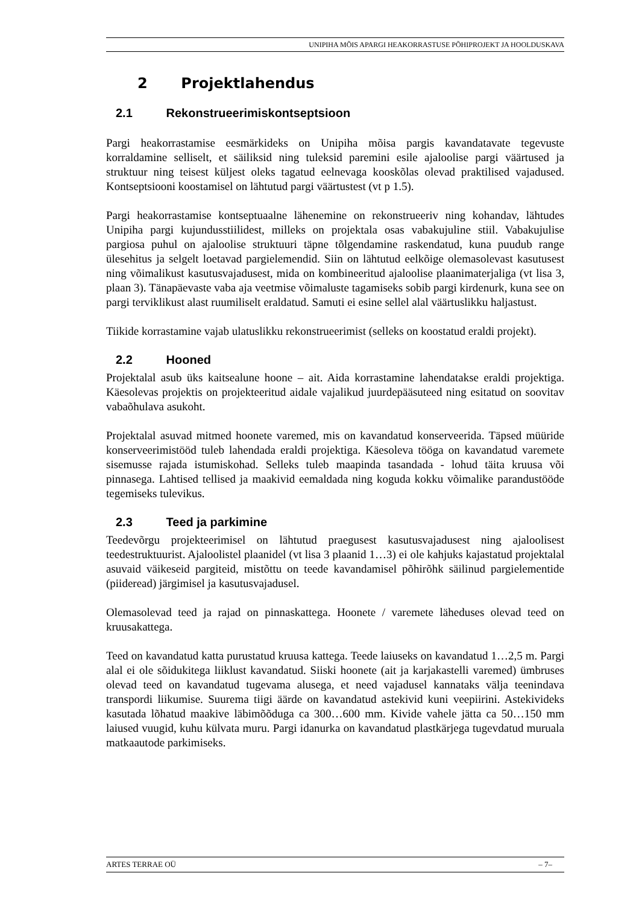UNIPIHA MÕIS APARGI HEAKORRASTUSE PÕHIPROJEKT JA HOOLDUSKAVA
2 Projektlahendus
2.1 Rekonstrueerimiskontseptsioon
Pargi heakorrastamise eesmärkideks on Unipiha mõisa pargis kavandatavate tegevuste korraldamine selliselt, et säiliksid ning tuleksid paremini esile ajaloolise pargi väärtused ja struktuur ning teisest küljest oleks tagatud eelnevaga kooskõlas olevad praktilised vajadused. Kontseptsiooni koostamisel on lähtutud pargi väärtustest (vt p 1.5).
Pargi heakorrastamise kontseptuaalne lähenemine on rekonstrueeriv ning kohandav, lähtudes Unipiha pargi kujundusstiilidest, milleks on projektala osas vabakujuline stiil. Vabakujulise pargiosa puhul on ajaloolise struktuuri täpne tõlgendamine raskendatud, kuna puudub range ülesehitus ja selgelt loetavad pargielemendid. Siin on lähtutud eelkõige olemasolevast kasutusest ning võimalikust kasutusvajadusest, mida on kombineeritud ajaloolise plaanimaterjaliga (vt lisa 3, plaan 3). Tänapäevaste vaba aja veetmise võimaluste tagamiseks sobib pargi kirdenurk, kuna see on pargi terviklikust alast ruumiliselt eraldatud. Samuti ei esine sellel alal väärtuslikku haljastust.
Tiikide korrastamine vajab ulatuslikku rekonstrueerimist (selleks on koostatud eraldi projekt).
2.2 Hooned
Projektalal asub üks kaitsealune hoone – ait. Aida korrastamine lahendatakse eraldi projektiga. Käesolevas projektis on projekteeritud aidale vajalikud juurdepääsuteed ning esitatud on soovitav vabaõhulava asukoht.
Projektalal asuvad mitmed hoonete varemed, mis on kavandatud konserveerida. Täpsed müüride konserveerimistööd tuleb lahendada eraldi projektiga. Käesoleva tööga on kavandatud varemete sisemusse rajada istumiskohad. Selleks tuleb maapinda tasandada - lohud täita kruusa või pinnasega. Lahtised tellised ja maakivid eemaldada ning koguda kokku võimalike parandustööde tegemiseks tulevikus.
2.3 Teed ja parkimine
Teedevõrgu projekteerimisel on lähtutud praegusest kasutusvajadusest ning ajaloolisest teedestruktuurist. Ajaloolistel plaanidel (vt lisa 3 plaanid 1…3) ei ole kahjuks kajastatud projektalal asuvaid väikeseid pargiteid, mistõttu on teede kavandamisel põhirõhk säilinud pargielementide (piideread) järgimisel ja kasutusvajadusel.
Olemasolevad teed ja rajad on pinnaskattega. Hoonete / varemete läheduses olevad teed on kruusakattega.
Teed on kavandatud katta purustatud kruusa kattega. Teede laiuseks on kavandatud 1…2,5 m. Pargi alal ei ole sõidukitega liiklust kavandatud. Siiski hoonete (ait ja karjakastelli varemed) ümbruses olevad teed on kavandatud tugevama alusega, et need vajadusel kannataks välja teenindava transpordi liikumise. Suurema tiigi äärde on kavandatud astekivid kuni veepiirini. Astekivideks kasutada lõhatud maakive läbimõõduga ca 300…600 mm. Kivide vahele jätta ca 50…150 mm laiused vuugid, kuhu külvata muru. Pargi idanurka on kavandatud plastkärjega tugevdatud muruala matkaautode parkimiseks.
ARTES TERRAE OÜ – 7–